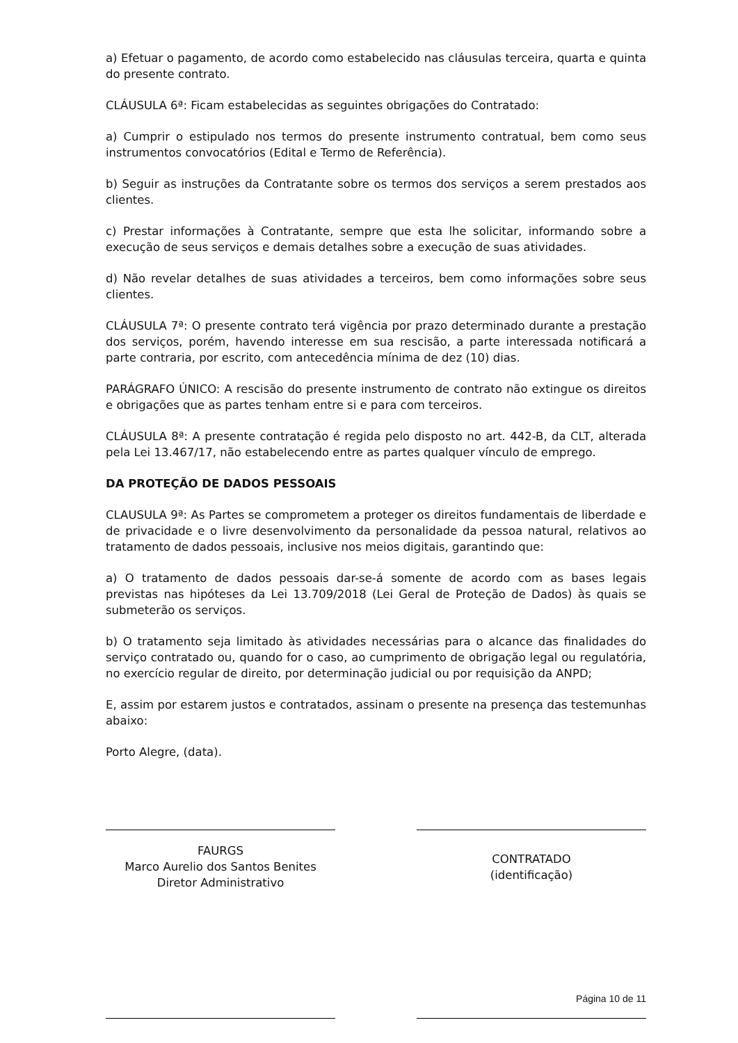a) Efetuar o pagamento, de acordo como estabelecido nas cláusulas terceira, quarta e quinta do presente contrato.
CLÁUSULA 6ª: Ficam estabelecidas as seguintes obrigações do Contratado:
a) Cumprir o estipulado nos termos do presente instrumento contratual, bem como seus instrumentos convocatórios (Edital e Termo de Referência).
b) Seguir as instruções da Contratante sobre os termos dos serviços a serem prestados aos clientes.
c) Prestar informações à Contratante, sempre que esta lhe solicitar, informando sobre a execução de seus serviços e demais detalhes sobre a execução de suas atividades.
d) Não revelar detalhes de suas atividades a terceiros, bem como informações sobre seus clientes.
CLÁUSULA 7ª: O presente contrato terá vigência por prazo determinado durante a prestação dos serviços, porém, havendo interesse em sua rescisão, a parte interessada notificará a parte contraria, por escrito, com antecedência mínima de dez (10) dias.
PARÁGRAFO ÚNICO: A rescisão do presente instrumento de contrato não extingue os direitos e obrigações que as partes tenham entre si e para com terceiros.
CLÁUSULA 8ª: A presente contratação é regida pelo disposto no art. 442-B, da CLT, alterada pela Lei 13.467/17, não estabelecendo entre as partes qualquer vínculo de emprego.
DA PROTEÇÃO DE DADOS PESSOAIS
CLAUSULA 9ª: As Partes se comprometem a proteger os direitos fundamentais de liberdade e de privacidade e o livre desenvolvimento da personalidade da pessoa natural, relativos ao tratamento de dados pessoais, inclusive nos meios digitais, garantindo que:
a) O tratamento de dados pessoais dar-se-á somente de acordo com as bases legais previstas nas hipóteses da Lei 13.709/2018 (Lei Geral de Proteção de Dados) às quais se submeterão os serviços.
b) O tratamento seja limitado às atividades necessárias para o alcance das finalidades do serviço contratado ou, quando for o caso, ao cumprimento de obrigação legal ou regulatória, no exercício regular de direito, por determinação judicial ou por requisição da ANPD;
E, assim por estarem justos e contratados, assinam o presente na presença das testemunhas abaixo:
Porto Alegre, (data).
FAURGS
Marco Aurelio dos Santos Benites
Diretor Administrativo
CONTRATADO
(identificação)
Página 10 de 11